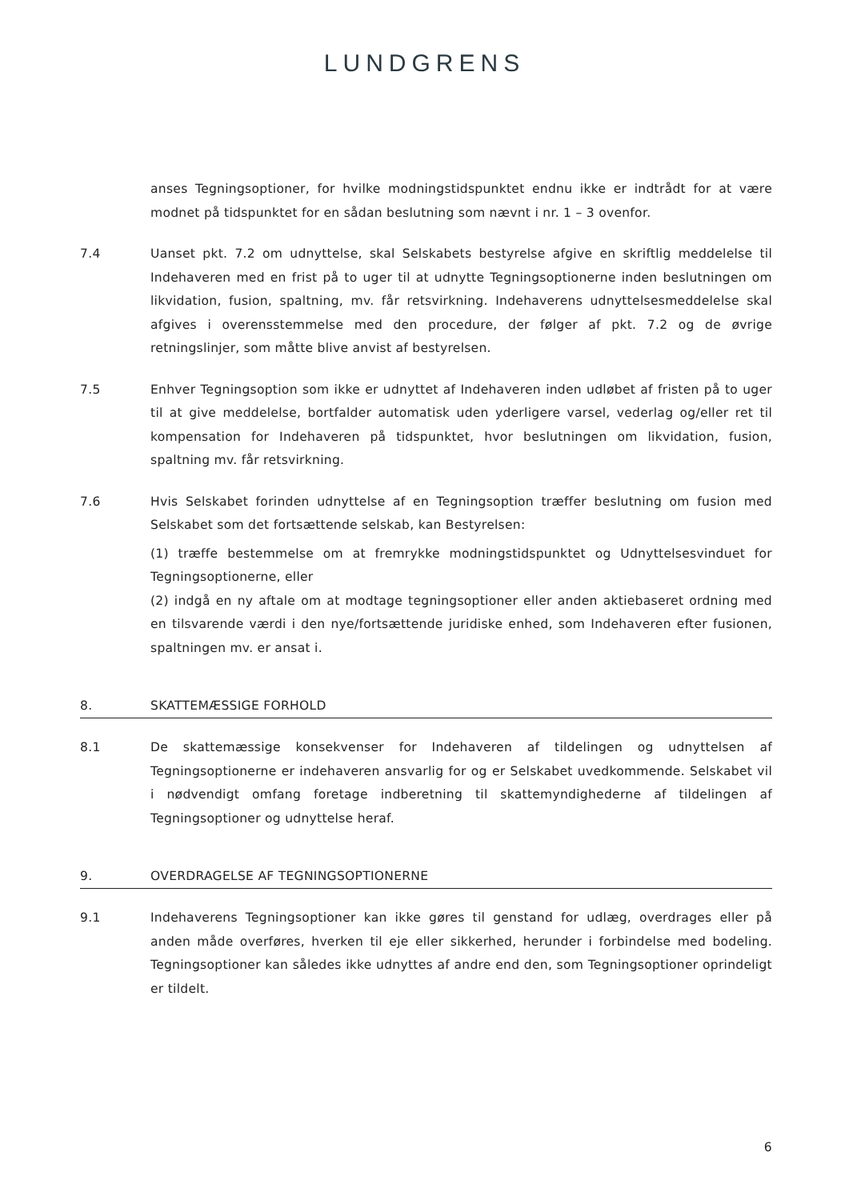LUNDGRENS
anses Tegningsoptioner, for hvilke modningstidspunktet endnu ikke er indtrådt for at være modnet på tidspunktet for en sådan beslutning som nævnt i nr. 1 – 3 ovenfor.
7.4 Uanset pkt. 7.2 om udnyttelse, skal Selskabets bestyrelse afgive en skriftlig meddelelse til Indehaveren med en frist på to uger til at udnytte Tegningsoptionerne inden beslutningen om likvidation, fusion, spaltning, mv. får retsvirkning. Indehaverens udnyttelsesmeddelelse skal afgives i overensstemmelse med den procedure, der følger af pkt. 7.2 og de øvrige retningslinjer, som måtte blive anvist af bestyrelsen.
7.5 Enhver Tegningsoption som ikke er udnyttet af Indehaveren inden udløbet af fristen på to uger til at give meddelelse, bortfalder automatisk uden yderligere varsel, vederlag og/eller ret til kompensation for Indehaveren på tidspunktet, hvor beslutningen om likvidation, fusion, spaltning mv. får retsvirkning.
7.6 Hvis Selskabet forinden udnyttelse af en Tegningsoption træffer beslutning om fusion med Selskabet som det fortsættende selskab, kan Bestyrelsen:
(1) træffe bestemmelse om at fremrykke modningstidspunktet og Udnyttelsesvinduet for Tegningsoptionerne, eller
(2) indgå en ny aftale om at modtage tegningsoptioner eller anden aktiebaseret ordning med en tilsvarende værdi i den nye/fortsættende juridiske enhed, som Indehaveren efter fusionen, spaltningen mv. er ansat i.
8. SKATTEMÆSSIGE FORHOLD
8.1 De skattemæssige konsekvenser for Indehaveren af tildelingen og udnyttelsen af Tegningsoptionerne er indehaveren ansvarlig for og er Selskabet uvedkommende. Selskabet vil i nødvendigt omfang foretage indberetning til skattemyndighederne af tildelingen af Tegningsoptioner og udnyttelse heraf.
9. OVERDRAGELSE AF TEGNINGSOPTIONERNE
9.1 Indehaverens Tegningsoptioner kan ikke gøres til genstand for udlæg, overdrages eller på anden måde overføres, hverken til eje eller sikkerhed, herunder i forbindelse med bodeling. Tegningsoptioner kan således ikke udnyttes af andre end den, som Tegningsoptioner oprindeligt er tildelt.
6